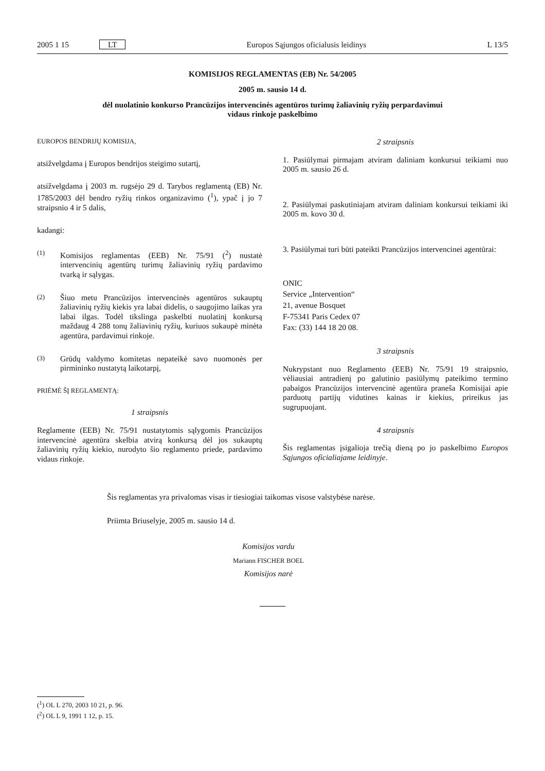2005 1 15 LT Europos Sąjungos oficialusis leidinys L 13/5
KOMISIJOS REGLAMENTAS (EB) Nr. 54/2005
2005 m. sausio 14 d.
dėl nuolatinio konkurso Prancūzijos intervencinės agentūros turimų žaliavinių ryžių perpardavimui
vidaus rinkoje paskelbimo
EUROPOS BENDRIJŲ KOMISIJA,
atsižvelgdama į Europos bendrijos steigimo sutartį,
atsižvelgdama į 2003 m. rugsėjo 29 d. Tarybos reglamentą (EB) Nr. 1785/2003 dėl bendro ryžių rinkos organizavimo (<sup>1</sup>), ypač į jo 7 straipsnio 4 ir 5 dalis,
kadangi:
(1) Komisijos reglamentas (EEB) Nr. 75/91 (<sup>2</sup>) nustatė intervencinių agentūrų turimų žaliavinių ryžių pardavimo tvarką ir sąlygas.
(2) Šiuo metu Prancūzijos intervencinės agentūros sukauptų žaliavinių ryžių kiekis yra labai didelis, o saugojimo laikas yra labai ilgas. Todėl tikslinga paskelbti nuolatinį konkursą maždaug 4 288 tonų žaliavinių ryžių, kuriuos sukaupė minėta agentūra, pardavimui rinkoje.
(3) Grūdų valdymo komitetas nepateikė savo nuomonės per pirmininko nustatytą laikotarpį,
PRIĖMĖ ŠĮ REGLAMENTĄ:
1 straipsnis
Reglamente (EEB) Nr. 75/91 nustatytomis sąlygomis Prancūzijos intervencinė agentūra skelbia atvirą konkursą dėl jos sukauptų žaliavinių ryžių kiekio, nurodyto šio reglamento priede, pardavimo vidaus rinkoje.
2 straipsnis
1. Pasiūlymai pirmajam atviram daliniam konkursui teikiami nuo 2005 m. sausio 26 d.
2. Pasiūlymai paskutiniajam atviram daliniam konkursui teikiami iki 2005 m. kovo 30 d.
3. Pasiūlymai turi būti pateikti Prancūzijos intervencinei agentūrai:
ONIC
Service „Intervention“
21, avenue Bosquet
F-75341 Paris Cedex 07
Fax: (33) 144 18 20 08.
3 straipsnis
Nukrypstant nuo Reglamento (EEB) Nr. 75/91 19 straipsnio, vėliausiai antradienį po galutinio pasiūlymų pateikimo termino pabaigos Prancūzijos intervencinė agentūra praneša Komisijai apie parduotų partijų vidutines kainas ir kiekius, prireikus jas sugrupuojant.
4 straipsnis
Šis reglamentas įsigalioja trečią dieną po jo paskelbimo Europos Sąjungos oficialiajame leidinyje.
Šis reglamentas yra privalomas visas ir tiesiogiai taikomas visose valstybėse narėse.
Priimta Briuselyje, 2005 m. sausio 14 d.
Komisijos vardu
Mariann FISCHER BOEL
Komisijos narė
(<sup>1</sup>) OL L 270, 2003 10 21, p. 96.
(<sup>2</sup>) OL L 9, 1991 1 12, p. 15.